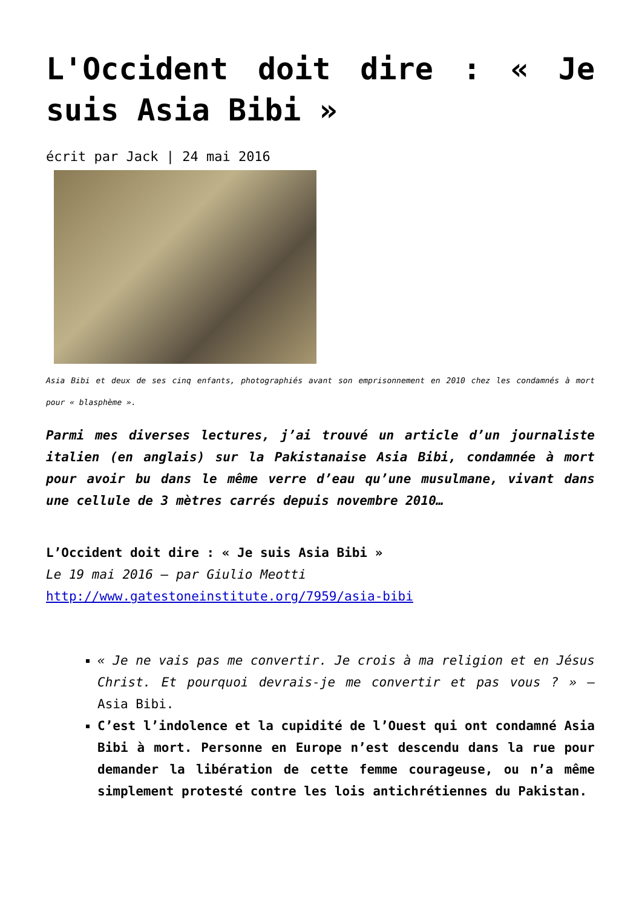L'Occident doit dire : « Je suis Asia Bibi »
écrit par Jack | 24 mai 2016
Asia Bibi et deux de ses cinq enfants, photographiés avant son emprisonnement en 2010 chez les condamnés à mort pour « blasphème ».
Parmi mes diverses lectures, j’ai trouvé un article d’un journaliste italien (en anglais) sur la Pakistanaise Asia Bibi, condamnée à mort pour avoir bu dans le même verre d’eau qu’une musulmane, vivant dans une cellule de 3 mètres carrés depuis novembre 2010…
L’Occident doit dire : « Je suis Asia Bibi »
Le 19 mai 2016 – par Giulio Meotti
http://www.gatestoneinstitute.org/7959/asia-bibi
« Je ne vais pas me convertir. Je crois à ma religion et en Jésus Christ. Et pourquoi devrais-je me convertir et pas vous ? » – Asia Bibi.
C’est l’indolence et la cupidité de l’Ouest qui ont condamné Asia Bibi à mort. Personne en Europe n’est descendu dans la rue pour demander la libération de cette femme courageuse, ou n’a même simplement protesté contre les lois antichrétiennes du Pakistan.